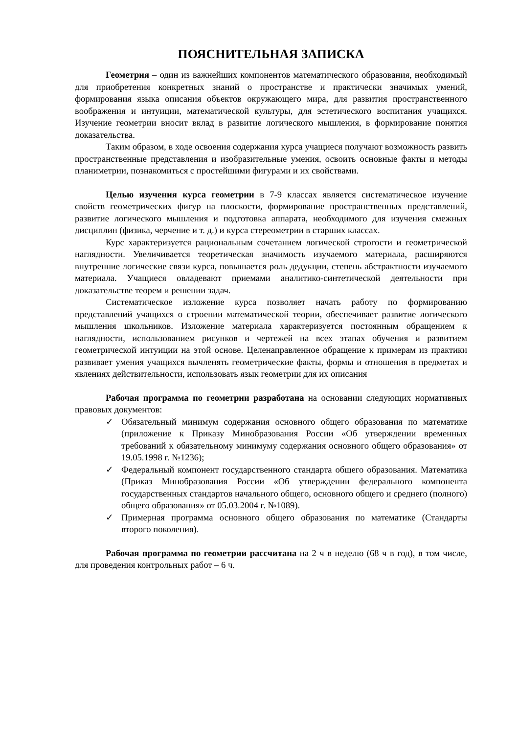ПОЯСНИТЕЛЬНАЯ ЗАПИСКА
Геометрия – один из важнейших компонентов математического образования, необходимый для приобретения конкретных знаний о пространстве и практически значимых умений, формирования языка описания объектов окружающего мира, для развития пространственного воображения и интуиции, математической культуры, для эстетического воспитания учащихся. Изучение геометрии вносит вклад в развитие логического мышления, в формирование понятия доказательства.
Таким образом, в ходе освоения содержания курса учащиеся получают возможность развить пространственные представления и изобразительные умения, освоить основные факты и методы планиметрии, познакомиться с простейшими фигурами и их свойствами.
Целью изучения курса геометрии в 7-9 классах является систематическое изучение свойств геометрических фигур на плоскости, формирование пространственных представлений, развитие логического мышления и подготовка аппарата, необходимого для изучения смежных дисциплин (физика, черчение и т. д.) и курса стереометрии в старших классах.
Курс характеризуется рациональным сочетанием логической строгости и геометрической наглядности. Увеличивается теоретическая значимость изучаемого материала, расширяются внутренние логические связи курса, повышается роль дедукции, степень абстрактности изучаемого материала. Учащиеся овладевают приемами аналитико-синтетической деятельности при доказательстве теорем и решении задач.
Систематическое изложение курса позволяет начать работу по формированию представлений учащихся о строении математической теории, обеспечивает развитие логического мышления школьников. Изложение материала характеризуется постоянным обращением к наглядности, использованием рисунков и чертежей на всех этапах обучения и развитием геометрической интуиции на этой основе. Целенаправленное обращение к примерам из практики развивает умения учащихся вычленять геометрические факты, формы и отношения в предметах и явлениях действительности, использовать язык геометрии для их описания
Рабочая программа по геометрии разработана на основании следующих нормативных правовых документов:
✓ Обязательный минимум содержания основного общего образования по математике (приложение к Приказу Минобразования России «Об утверждении временных требований к обязательному минимуму содержания основного общего образования» от 19.05.1998 г. №1236);
✓ Федеральный компонент государственного стандарта общего образования. Математика (Приказ Минобразования России «Об утверждении федерального компонента государственных стандартов начального общего, основного общего и среднего (полного) общего образования» от 05.03.2004 г. №1089).
✓ Примерная программа основного общего образования по математике (Стандарты второго поколения).
Рабочая программа по геометрии рассчитана на 2 ч в неделю (68 ч в год), в том числе, для проведения контрольных работ – 6 ч.